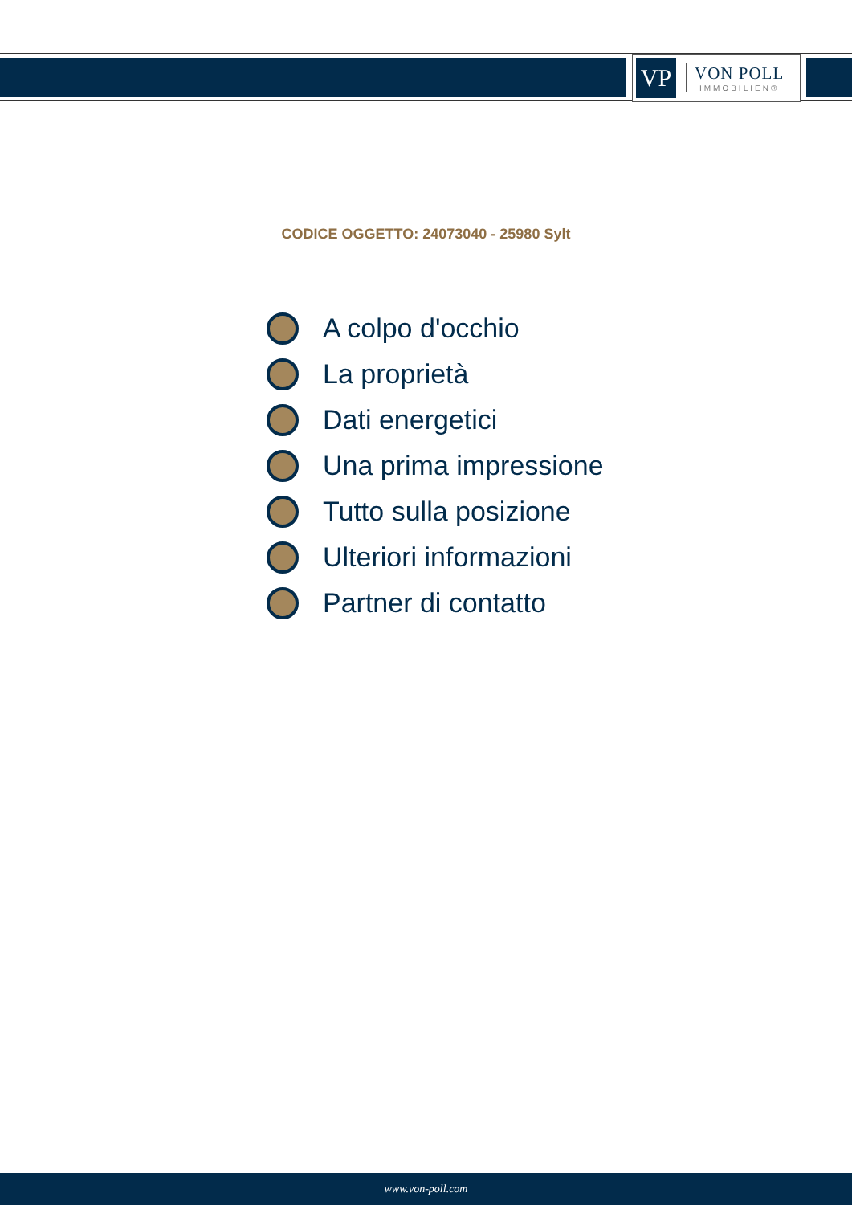VP
VON POLL
IMMOBILIEN®
CODICE OGGETTO: 24073040 - 25980 Sylt
A colpo d'occhio
La proprietà
Dati energetici
Una prima impressione
Tutto sulla posizione
Ulteriori informazioni
Partner di contatto
www.von-poll.com